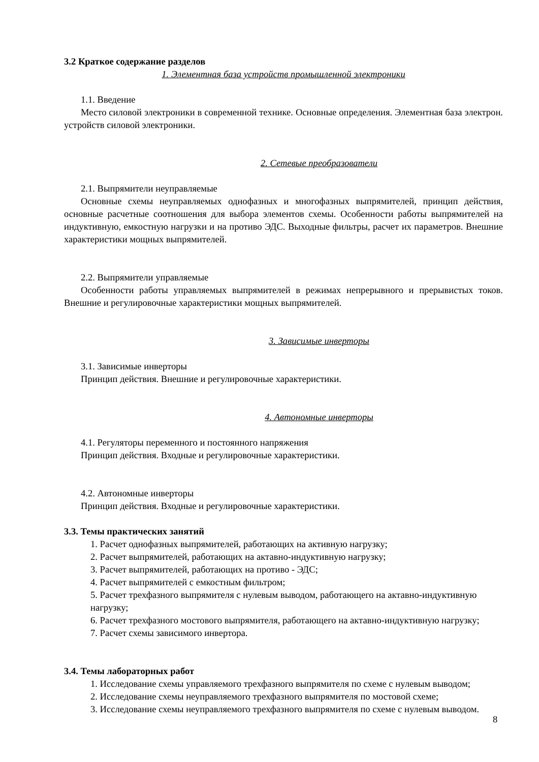3.2 Краткое содержание разделов
1. Элементная база устройств промышленной электроники
1.1. Введение
Место силовой электроники в современной технике. Основные определения. Элементная база электрон. устройств силовой электроники.
2. Сетевые преобразователи
2.1. Выпрямители неуправляемые
Основные схемы неуправляемых однофазных и многофазных выпрямителей, принцип действия, основные расчетные соотношения для выбора элементов схемы. Особенности работы выпрямителей на индуктивную, емкостную нагрузки и на противо ЭДС. Выходные фильтры, расчет их параметров. Внешние характеристики мощных выпрямителей.
2.2. Выпрямители управляемые
Особенности работы управляемых выпрямителей в режимах непрерывного и прерывистых токов. Внешние и регулировочные характеристики мощных выпрямителей.
3. Зависимые инверторы
3.1. Зависимые инверторы
Принцип действия. Внешние и регулировочные характеристики.
4. Автономные инверторы
4.1. Регуляторы переменного и постоянного напряжения
Принцип действия. Входные и регулировочные характеристики.
4.2. Автономные инверторы
Принцип действия. Входные и регулировочные характеристики.
3.3. Темы практических занятий
1. Расчет однофазных выпрямителей, работающих на активную нагрузку;
2. Расчет выпрямителей, работающих на актавно-индуктивную нагрузку;
3. Расчет выпрямителей, работающих на противо - ЭДС;
4. Расчет выпрямителей с емкостным фильтром;
5. Расчет трехфазного выпрямителя с нулевым выводом, работающего на актавно-индуктивную нагрузку;
6. Расчет трехфазного мостового выпрямителя, работающего на актавно-индуктивную нагрузку;
7. Расчет схемы зависимого инвертора.
3.4. Темы лабораторных работ
1. Исследование схемы управляемого трехфазного выпрямителя по схеме с нулевым выводом;
2. Исследование схемы неуправляемого трехфазного выпрямителя по мостовой схеме;
3. Исследование схемы неуправляемого трехфазного выпрямителя по схеме с нулевым выводом.
8